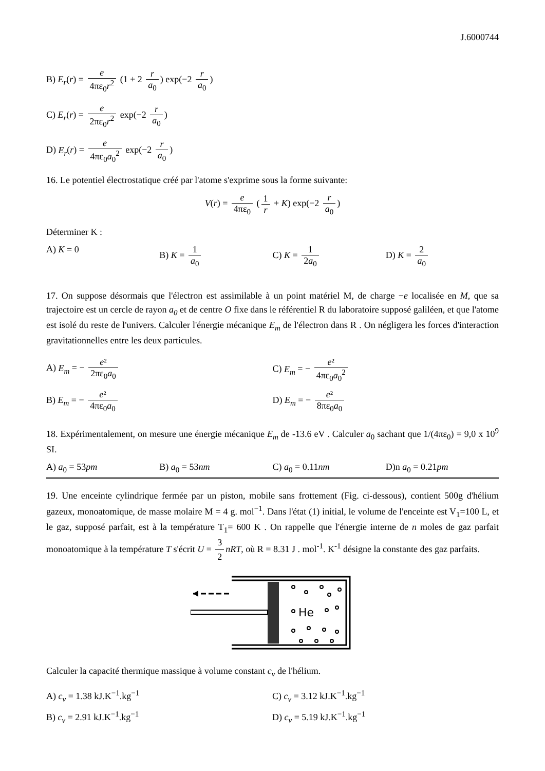J.6000744
B) E<sub>r</sub>(r) = e 4πε<sub>0</sub>r<sup>2</sup> (1 + 2 r a<sub>0</sub>) exp(−2 r a<sub>0</sub>)
C) E<sub>r</sub>(r) = e 2πε<sub>0</sub>r<sup>2</sup> exp(−2 r a<sub>0</sub>)
D) E<sub>r</sub>(r) = e 4πε<sub>0</sub>a<sub>0</sub><sup>2</sup> exp(−2 r a<sub>0</sub>)
16. Le potentiel électrostatique créé par l'atome s'exprime sous la forme suivante:
V(r) = e 4πε<sub>0</sub> (1 r + K) exp(−2 r a<sub>0</sub>)
Déterminer K :
A) K = 0 B) K = 1 a<sub>0</sub> C) K = 1 2a<sub>0</sub> D) K = 2 a<sub>0</sub>
17. On suppose désormais que l'électron est assimilable à un point matériel M, de charge −e localisée en M, que sa trajectoire est un cercle de rayon a<sub>0</sub> et de centre O fixe dans le référentiel R du laboratoire supposé galiléen, et que l'atome est isolé du reste de l'univers. Calculer l'énergie mécanique E<sub>m</sub> de l'électron dans R . On négligera les forces d'interaction gravitationnelles entre les deux particules.
A) E<sub>m</sub> = − e² 2πε<sub>0</sub>a<sub>0</sub>
C) E<sub>m</sub> = − e² 4πε<sub>0</sub>a<sub>0</sub><sup>2</sup>
B) E<sub>m</sub> = − e² 4πε<sub>0</sub>a<sub>0</sub>
D) E<sub>m</sub> = − e² 8πε<sub>0</sub>a<sub>0</sub>
18. Expérimentalement, on mesure une énergie mécanique E<sub>m</sub> de -13.6 eV . Calculer a<sub>0</sub> sachant que 1/(4πε<sub>0</sub>) = 9,0 x 10<sup>9</sup> SI.
A) a<sub>0</sub> = 53pm B) a<sub>0</sub> = 53nm C) a<sub>0</sub> = 0.11nm D)n a<sub>0</sub> = 0.21pm
19. Une enceinte cylindrique fermée par un piston, mobile sans frottement (Fig. ci-dessous), contient 500g d'hélium gazeux, monoatomique, de masse molaire M = 4 g. mol<sup>−1</sup>. Dans l'état (1) initial, le volume de l'enceinte est V<sub>1</sub>=100 L, et le gaz, supposé parfait, est à la température T<sub>1</sub>= 600 K . On rappelle que l'énergie interne de n moles de gaz parfait monoatomique à la température T s'écrit U = 3 2 nRT, où R = 8.31 J . mol<sup>-1</sup>. K<sup>-1</sup> désigne la constante des gaz parfaits.
He
Calculer la capacité thermique massique à volume constant c<sub>v</sub> de l'hélium.
A) c<sub>v</sub> = 1.38 kJ.K<sup>−1</sup>.kg<sup>−1</sup>
C) c<sub>v</sub> = 3.12 kJ.K<sup>−1</sup>.kg<sup>−1</sup>
B) c<sub>v</sub> = 2.91 kJ.K<sup>−1</sup>.kg<sup>−1</sup>
D) c<sub>v</sub> = 5.19 kJ.K<sup>−1</sup>.kg<sup>−1</sup>